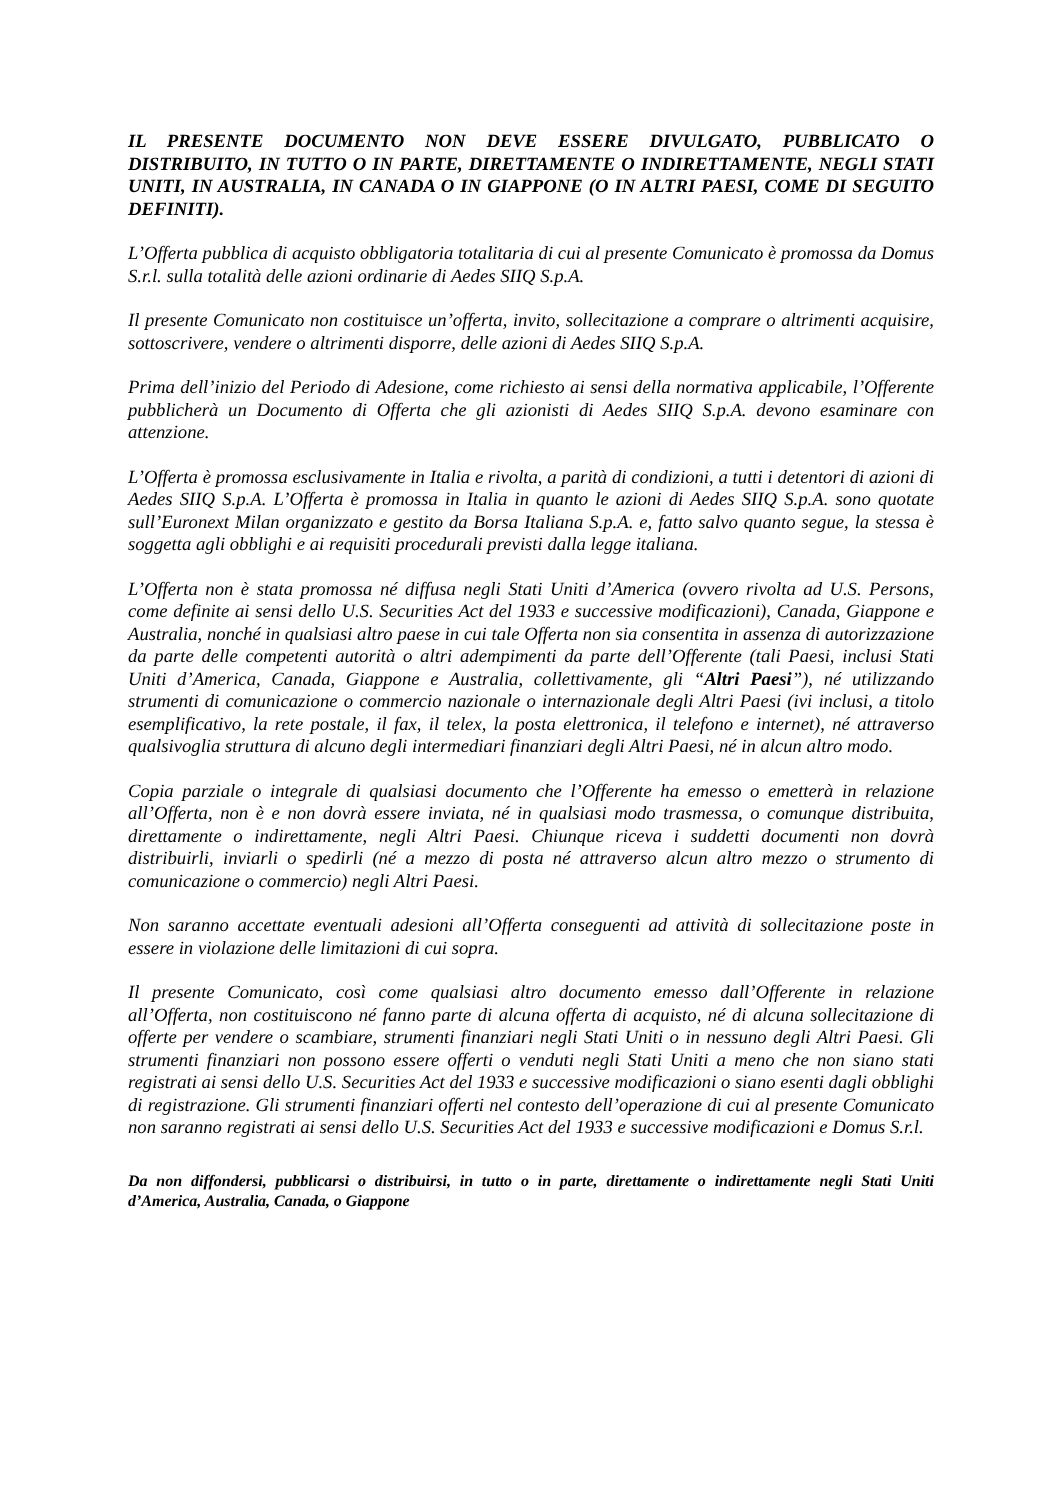IL PRESENTE DOCUMENTO NON DEVE ESSERE DIVULGATO, PUBBLICATO O DISTRIBUITO, IN TUTTO O IN PARTE, DIRETTAMENTE O INDIRETTAMENTE, NEGLI STATI UNITI, IN AUSTRALIA, IN CANADA O IN GIAPPONE (O IN ALTRI PAESI, COME DI SEGUITO DEFINITI).
L’Offerta pubblica di acquisto obbligatoria totalitaria di cui al presente Comunicato è promossa da Domus S.r.l. sulla totalità delle azioni ordinarie di Aedes SIIQ S.p.A.
Il presente Comunicato non costituisce un’offerta, invito, sollecitazione a comprare o altrimenti acquisire, sottoscrivere, vendere o altrimenti disporre, delle azioni di Aedes SIIQ S.p.A.
Prima dell’inizio del Periodo di Adesione, come richiesto ai sensi della normativa applicabile, l’Offerente pubblicherà un Documento di Offerta che gli azionisti di Aedes SIIQ S.p.A. devono esaminare con attenzione.
L’Offerta è promossa esclusivamente in Italia e rivolta, a parità di condizioni, a tutti i detentori di azioni di Aedes SIIQ S.p.A. L’Offerta è promossa in Italia in quanto le azioni di Aedes SIIQ S.p.A. sono quotate sull’Euronext Milan organizzato e gestito da Borsa Italiana S.p.A. e, fatto salvo quanto segue, la stessa è soggetta agli obblighi e ai requisiti procedurali previsti dalla legge italiana.
L’Offerta non è stata promossa né diffusa negli Stati Uniti d’America (ovvero rivolta ad U.S. Persons, come definite ai sensi dello U.S. Securities Act del 1933 e successive modificazioni), Canada, Giappone e Australia, nonché in qualsiasi altro paese in cui tale Offerta non sia consentita in assenza di autorizzazione da parte delle competenti autorità o altri adempimenti da parte dell’Offerente (tali Paesi, inclusi Stati Uniti d’America, Canada, Giappone e Australia, collettivamente, gli “Altri Paesi”), né utilizzando strumenti di comunicazione o commercio nazionale o internazionale degli Altri Paesi (ivi inclusi, a titolo esemplificativo, la rete postale, il fax, il telex, la posta elettronica, il telefono e internet), né attraverso qualsivoglia struttura di alcuno degli intermediari finanziari degli Altri Paesi, né in alcun altro modo.
Copia parziale o integrale di qualsiasi documento che l’Offerente ha emesso o emetterà in relazione all’Offerta, non è e non dovrà essere inviata, né in qualsiasi modo trasmessa, o comunque distribuita, direttamente o indirettamente, negli Altri Paesi. Chiunque riceva i suddetti documenti non dovrà distribuirli, inviarli o spedirli (né a mezzo di posta né attraverso alcun altro mezzo o strumento di comunicazione o commercio) negli Altri Paesi.
Non saranno accettate eventuali adesioni all’Offerta conseguenti ad attività di sollecitazione poste in essere in violazione delle limitazioni di cui sopra.
Il presente Comunicato, così come qualsiasi altro documento emesso dall’Offerente in relazione all’Offerta, non costituiscono né fanno parte di alcuna offerta di acquisto, né di alcuna sollecitazione di offerte per vendere o scambiare, strumenti finanziari negli Stati Uniti o in nessuno degli Altri Paesi. Gli strumenti finanziari non possono essere offerti o venduti negli Stati Uniti a meno che non siano stati registrati ai sensi dello U.S. Securities Act del 1933 e successive modificazioni o siano esenti dagli obblighi di registrazione. Gli strumenti finanziari offerti nel contesto dell’operazione di cui al presente Comunicato non saranno registrati ai sensi dello U.S. Securities Act del 1933 e successive modificazioni e Domus S.r.l.
Da non diffondersi, pubblicarsi o distribuirsi, in tutto o in parte, direttamente o indirettamente negli Stati Uniti d’America, Australia, Canada, o Giappone